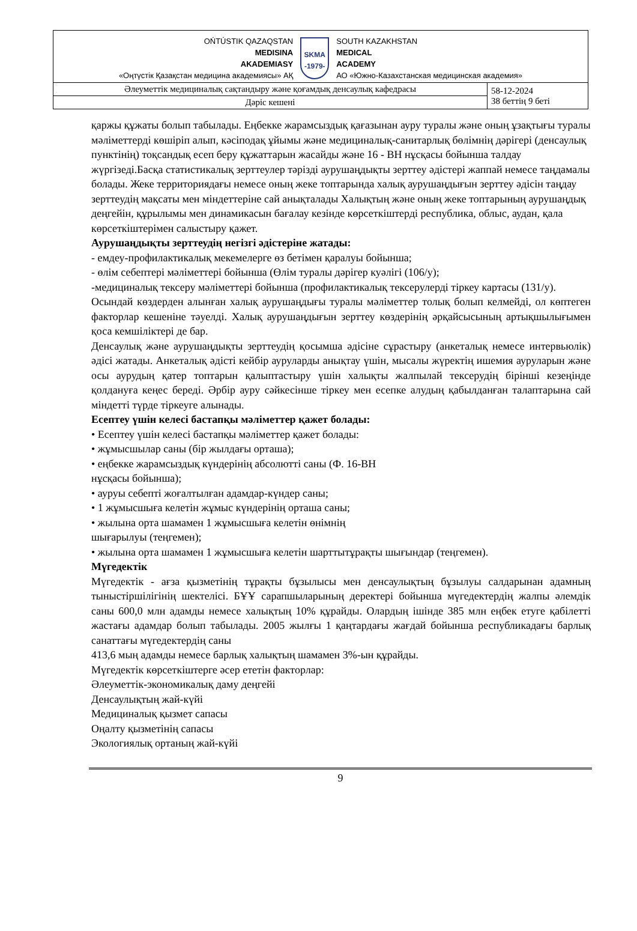| OŃTÚSTIK QAZAQSTAN MEDISINA AKADEMIASY «Оңтүстік Қазақстан медицина академиясы» АҚ SKMA -1979- SOUTH KAZAKHSTAN MEDICAL ACADEMY АО «Южно-Казахстанская медицинская академия» | |
| Әлеуметтік медициналық сақтандыру және қоғамдық денсаулық кафедрасы | 58-12-2024 38 беттің 9 беті |
| Дәріс кешені | |
қаржы құжаты болып табылады. Еңбекке жарамсыздық қағазынан ауру туралы және оның ұзақтығы туралы мәліметтерді көшіріп алып, кәсіподақ ұйымы және медициналық-санитарлық бөлімнің дәрігері (денсаулық
пунктінің) тоқсандық есеп беру құжаттарын жасайды және 16 - ВН нұсқасы бойынша талдау жүргізеді.Басқа статистикалық зерттеулер тәрізді аурушаңдықты зерттеу әдістері жаппай немесе таңдамалы болады. Жеке территориядағы немесе оның жеке топтарында халық аурушаңдығын зерттеу әдісін таңдау зерттеудің мақсаты мен міндеттеріне сай анықталады Халықтың және оның жеке топтарының аурушаңдық деңгейін, құрылымы мен динамикасын бағалау кезінде көрсеткіштерді республика, облыс, аудан, қала көрсеткіштерімен салыстыру қажет.
Аурушаңдықты зерттеудің негізгі әдістеріне жатады:
- емдеу-профилактикалық мекемелерге өз бетімен қаралуы бойынша;
- өлім себептері мәліметтері бойынша (Өлім туралы дәрігер куәлігі (106/у);
-медициналық тексеру мәліметтері бойынша (профилактикалық тексерулерді тіркеу картасы (131/у).
Осындай көздерден алынған халық аурушаңдығы туралы мәліметтер толық болып келмейді, ол көптеген факторлар кешеніне тәуелді. Халық аурушаңдығын зерттеу көздерінің әрқайсысының артықшылығымен қоса кемшіліктері де бар.
Денсаулық және аурушаңдықты зерттеудің қосымша әдісіне сұрастыру (анкеталық немесе интервьюлік) әдісі жатады. Анкеталық әдісті кейбір ауруларды анықтау үшін, мысалы жүректің ишемия ауруларын және осы аурудың қатер топтарын қалыптастыру үшін халықты жалпылай тексерудің бірінші кезеңінде қолдануға кеңес береді. Әрбір ауру сәйкесінше тіркеу мен есепке алудың қабылданған талаптарына сай міндетті түрде тіркеуге алынады.
Есептеу үшін келесі бастапқы мәліметтер қажет болады:
• Есептеу үшін келесі бастапқы мәліметтер қажет болады:
• жұмысшылар саны (бір жылдағы орташа);
• еңбекке жарамсыздық күндерінің абсолютті саны (Ф. 16-ВН
нұсқасы бойынша);
• ауруы себепті жоғалтылған адамдар-күндер саны;
• 1 жұмысшыға келетін жұмыс күндерінің орташа саны;
• жылына орта шамамен 1 жұмысшыға келетін өнімнің
шығарылуы (теңгемен);
• жылына орта шамамен 1 жұмысшыға келетін шарттытұрақты шығындар (теңгемен).
Мүгедектік
Мүгедектік - ағза қызметінің тұрақты бұзылысы мен денсаулықтың бұзылуы салдарынан адамның тыныстіршілігінің шектелісі. БҰҰ сарапшыларының деректері бойынша мүгедектердің жалпы әлемдік саны 600,0 млн адамды немесе халықтың 10% құрайды. Олардың ішінде 385 млн еңбек етуге қабілетті жастағы адамдар болып табылады. 2005 жылғы 1 қаңтардағы жағдай бойынша республикадағы барлық санаттағы мүгедектердің саны
413,6 мың адамды немесе барлық халықтың шамамен 3%-ын құрайды.
Мүгедектік көрсеткіштерге әсер ететін факторлар:
Әлеуметтік-экономикалық даму деңгейі
Денсаулықтың жай-күйі
Медициналық қызмет сапасы
Оңалту қызметінің сапасы
Экологиялық ортаның жай-күйі
9